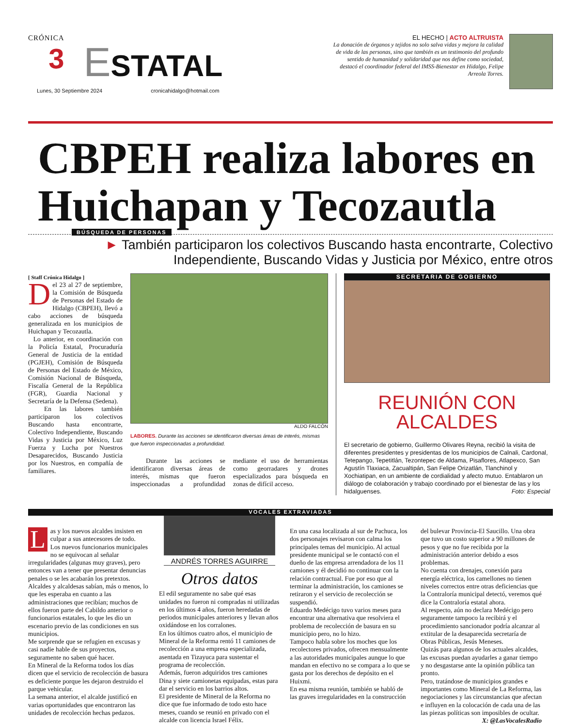CRÓNICA
3
ESTATAL
Lunes, 30 Septiembre 2024 cronicahidalgo@hotmail.com
EL HECHO | ACTO ALTRUISTA
La donación de órganos y tejidos no solo salva vidas y mejora la calidad de vida de las personas, sino que también es un testimonio del profundo sentido de humanidad y solidaridad que nos define como sociedad, destacó el coordinador federal del IMSS-Bienestar en Hidalgo, Felipe Arreola Torres.
CBPEH realiza labores en Huichapan y Tecozautla
BÚSQUEDA DE PERSONAS
► También participaron los colectivos Buscando hasta encontrarte, Colectivo Independiente, Buscando Vidas y Justicia por México, entre otros
[ Staff Crónica Hidalgo ]
Del 23 al 27 de septiembre, la Comisión de Búsqueda de Personas del Estado de Hidalgo (CBPEH), llevó a cabo acciones de búsqueda generalizada en los municipios de Huichapan y Tecozautla.
Lo anterior, en coordinación con la Policía Estatal, Procuraduría General de Justicia de la entidad (PGJEH), Comisión de Búsqueda de Personas del Estado de México, Comisión Nacional de Búsqueda, Fiscalía General de la República (FGR), Guardia Nacional y Secretaría de la Defensa (Sedena).
En las labores también participaron los colectivos Buscando hasta encontrarte, Colectivo Independiente, Buscando Vidas y Justicia por México, Luz Fuerza y Lucha por Nuestros Desaparecidos, Buscando Justicia por los Nuestros, en compañía de familiares.
ALDO FALCÓN
LABORES. Durante las acciones se identificaron diversas áreas de interés, mismas que fueron inspeccionadas a profundidad.
Durante las acciones se identificaron diversas áreas de interés, mismas que fueron inspeccionadas a profundidad mediante el uso de herramientas como georradares y drones especializados para búsqueda en zonas de difícil acceso.
SECRETARIA DE GOBIERNO
REUNIÓN CON
ALCALDES
El secretario de gobierno, Guillermo Olivares Reyna, recibió la visita de diferentes presidentes y presidentas de los municipios de Calnali, Cardonal, Tetepango, Tepetitlán, Tezontepec de Aldama, Pisaflores, Atlapexco, San Agustín Tlaxiaca, Zacualtipán, San Felipe Orizatlán, Tlanchinol y Xochiatipan, en un ambiente de cordialidad y afecto mutuo. Entablaron un diálogo de colaboración y trabajo coordinado por el bienestar de las y los hidalguenses. Foto: Especial
VOCALES EXTRAVIADAS
Las y los nuevos alcaldes insisten en culpar a sus antecesores de todo.
Los nuevos funcionarios municipales no se equivocan al señalar irregularidades (algunas muy graves), pero entonces van a tener que presentar denuncias penales o se les acabarán los pretextos.
Alcaldes y alcaldesas sabían, más o menos, lo que les esperaba en cuanto a las administraciones que recibían; muchos de ellos fueron parte del Cabildo anterior o funcionarios estatales, lo que les dio un escenario previo de las condiciones en sus municipios.
Me sorprende que se refugien en excusas y casi nadie hable de sus proyectos, seguramente no saben qué hacer.
En Mineral de la Reforma todos los días dicen que el servicio de recolección de basura es deficiente porque les dejaron destruido el parque vehicular.
La semana anterior, el alcalde justificó en varias oportunidades que encontraron las unidades de recolección hechas pedazos.
ANDRÉS TORRES AGUIRRE
Otros datos
El edil seguramente no sabe qué esas unidades no fueron ni compradas ni utilizadas en los últimos 4 años, fueron heredadas de periodos municipales anteriores y llevan años oxidándose en los corralones.
En los últimos cuatro años, el municipio de Mineral de la Reforma rentó 11 camiones de recolección a una empresa especializada, asentada en Tizayuca para sustentar el programa de recolección.
Además, fueron adquiridos tres camiones Dina y siete camionetas equipadas, estas para dar el servicio en los barrios altos.
El presidente de Mineral de la Reforma no dice que fue informado de todo esto hace meses, cuando se reunió en privado con el alcalde con licencia Israel Félix.
En una casa localizada al sur de Pachuca, los dos personajes revisaron con calma los principales temas del municipio. Al actual presidente municipal se le contactó con el dueño de las empresa arrendadora de los 11 camiones y él decidió no continuar con la relación contractual. Fue por eso que al terminar la administración, los camiones se retiraron y el servicio de recolección se suspendió.
Eduardo Medécigo tuvo varios meses para encontrar una alternativa que resolviera el problema de recolección de basura en su municipio pero, no lo hizo.
Tampoco habla sobre los moches que los recolectores privados, ofrecen mensualmente a las autoridades municipales aunque lo que mandan en efectivo no se compara a lo que se gasta por los derechos de depósito en el Huixmi.
En esa misma reunión, también se habló de las graves irregularidades en la construcción
del bulevar Provincia-El Saucillo. Una obra que tuvo un costo superior a 90 millones de pesos y que no fue recibida por la administración anterior debido a esos problemas.
No cuenta con drenajes, conexión para energía eléctrica, los camellones no tienen niveles correctos entre otras deficiencias que la Contraloría municipal detectó, veremos qué dice la Contraloría estatal ahora.
Al respecto, aún no declara Medécigo pero seguramente tampoco la recibirá y el procedimiento sancionador podría alcanzar al extitular de la desaparecida secretaría de Obras Públicas, Jesús Meneses.
Quizás para algunos de los actuales alcaldes, las excusas puedan ayudarles a ganar tiempo y no desgastarse ante la opinión pública tan pronto.
Pero, tratándose de municipios grandes e importantes como Mineral de La Reforma, las negociaciones y las circunstancias que afectan e influyen en la colocación de cada una de las las piezas políticas son imposibles de ocultar.
X: @LasVocalesRadio